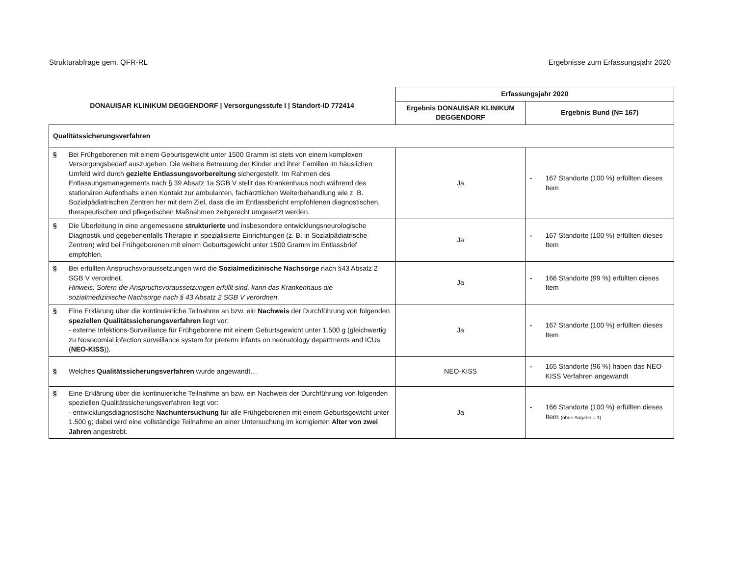Strukturabfrage gem. QFR-RL Ergebnisse zum Erfassungsjahr 2020
| DONAUISAR KLINIKUM DEGGENDORF / Versorgungsstufe I / Standort-ID 772414 | Erfassungsjahr 2020 | |
| --- | --- | --- |
| | Ergebnis DONAUISAR KLINIKUM DEGGENDORF | Ergebnis Bund (N= 167) |
| Qualitätssicherungsverfahren | | |
| § Bei Frühgeborenen mit einem Geburtsgewicht unter 1500 Gramm ist stets von einem komplexen Versorgungsbedarf auszugehen. Die weitere Betreuung der Kinder und ihrer Familien im häuslichen Umfeld wird durch gezielte Entlassungsvorbereitung sichergestellt. Im Rahmen des Entlassungsmanagements nach § 39 Absatz 1a SGB V stellt das Krankenhaus noch während des stationären Aufenthalts einen Kontakt zur ambulanten, fachärztlichen Weiterbehandlung wie z. B. Sozialpädiatrischen Zentren her mit dem Ziel, dass die im Entlassbericht empfohlenen diagnostischen, therapeutischen und pflegerischen Maßnahmen zeitgerecht umgesetzt werden. | Ja | - 167 Standorte (100 %) erfüllten dieses Item |
| § Die Überleitung in eine angemessene strukturierte und insbesondere entwicklungsneurologische Diagnostik und gegebenenfalls Therapie in spezialisierte Einrichtungen (z. B. in Sozialpädiatrische Zentren) wird bei Frühgeborenen mit einem Geburtsgewicht unter 1500 Gramm im Entlassbrief empfohlen. | Ja | - 167 Standorte (100 %) erfüllten dieses Item |
| § Bei erfüllten Anspruchsvoraussetzungen wird die Sozialmedizinische Nachsorge nach §43 Absatz 2 SGB V verordnet. Hinweis: Sofern die Anspruchsvoraussetzungen erfüllt sind, kann das Krankenhaus die sozialmedizinische Nachsorge nach § 43 Absatz 2 SGB V verordnen. | Ja | - 166 Standorte (99 %) erfüllten dieses Item |
| § Eine Erklärung über die kontinuierliche Teilnahme an bzw. ein Nachweis der Durchführung von folgenden speziellen Qualitätssicherungsverfahren liegt vor: - externe Infektions-Surveillance für Frühgeborene mit einem Geburtsgewicht unter 1.500 g (gleichwertig zu Nosocomial infection surveillance system for preterm infants on neonatology departments and ICUs ( NEO-KISS )). | Ja | - 167 Standorte (100 %) erfüllten dieses Item |
| § Welches Qualitätssicherungsverfahren wurde angewandt… | NEO-KISS | - 165 Standorte (96 %) haben das NEO-KISS Verfahren angewandt |
| § Eine Erklärung über die kontinuierliche Teilnahme an bzw. ein Nachweis der Durchführung von folgenden speziellen Qualitätssicherungsverfahren liegt vor: - entwicklungsdiagnostische Nachuntersuchung für alle Frühgeborenen mit einem Geburtsgewicht unter 1.500 g; dabei wird eine vollständige Teilnahme an einer Untersuchung im korrigierten Alter von zwei Jahren angestrebt. | Ja | - 166 Standorte (100 %) erfüllten dieses Item (ohne Angabe = 1) |